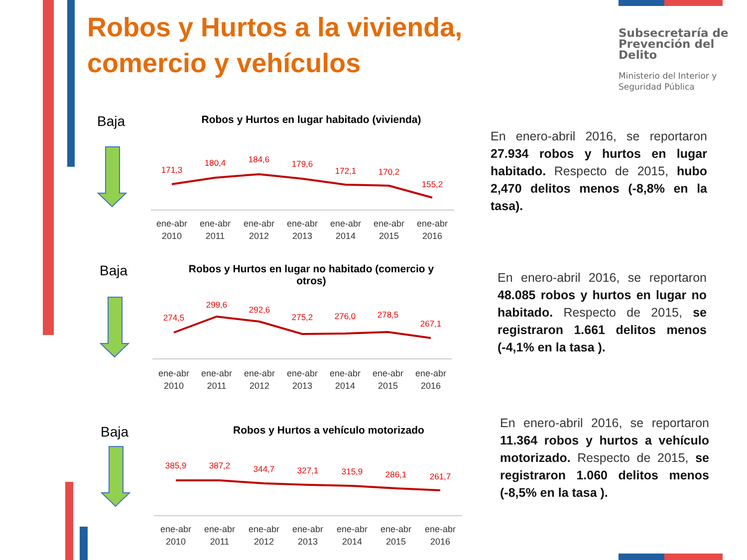Robos y Hurtos a la vivienda, comercio y vehículos
Subsecretaría de Prevención del Delito
Ministerio del Interior y Seguridad Pública
Baja
Robos y Hurtos en lugar habitado (vivienda)
171,3
180,4
184,6
179,6
172,1
170,2
155,2
ene-abr
2010
ene-abr
2011
ene-abr
2012
ene-abr
2013
ene-abr
2014
ene-abr
2015
ene-abr
2016
En enero-abril 2016, se reportaron 27.934 robos y hurtos en lugar habitado. Respecto de 2015, hubo 2,470 delitos menos (-8,8% en la tasa).
Baja
Robos y Hurtos en lugar no habitado (comercio y
otros)
274,5
299,6
292,6
275,2
276,0
278,5
267,1
ene-abr
2010
ene-abr
2011
ene-abr
2012
ene-abr
2013
ene-abr
2014
ene-abr
2015
ene-abr
2016
En enero-abril 2016, se reportaron 48.085 robos y hurtos en lugar no habitado. Respecto de 2015, se registraron 1.661 delitos menos (-4,1% en la tasa ).
Baja
Robos y Hurtos a vehículo motorizado
385,9
387,2
344,7
327,1
315,9
286,1
261,7
ene-abr
2010
ene-abr
2011
ene-abr
2012
ene-abr
2013
ene-abr
2014
ene-abr
2015
ene-abr
2016
En enero-abril 2016, se reportaron 11.364 robos y hurtos a vehículo motorizado. Respecto de 2015, se registraron 1.060 delitos menos (-8,5% en la tasa ).